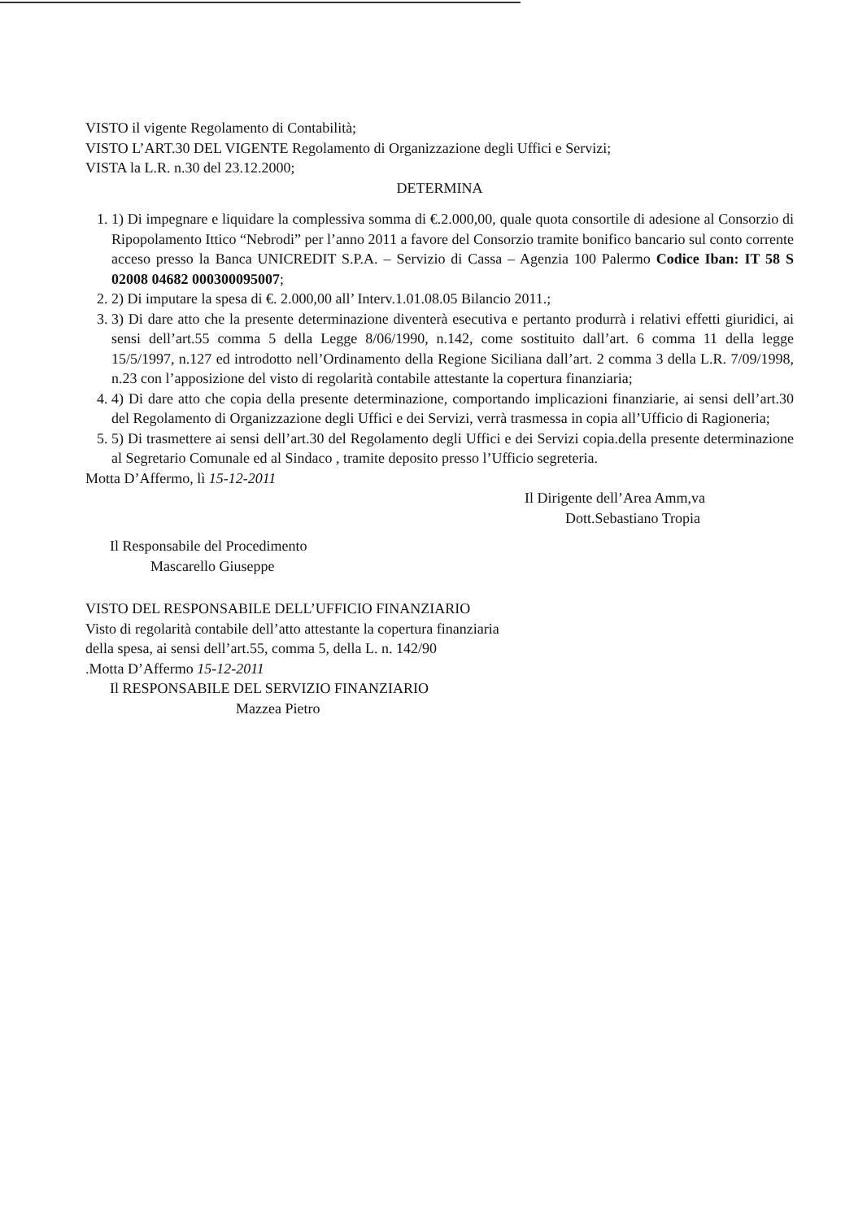VISTO il vigente Regolamento di Contabilità;
VISTO L’ART.30 DEL VIGENTE Regolamento di Organizzazione degli Uffici e Servizi;
VISTA la L.R. n.30 del 23.12.2000;
DETERMINA
1. 1) Di impegnare e liquidare la complessiva somma di €.2.000,00, quale quota consortile di adesione al Consorzio di Ripopolamento Ittico “Nebrodi” per l’anno 2011 a favore del Consorzio tramite bonifico bancario sul conto corrente acceso presso la Banca UNICREDIT S.P.A. – Servizio di Cassa – Agenzia 100 Palermo Codice Iban: IT 58 S 02008 04682 000300095007;
2. 2) Di imputare la spesa di €. 2.000,00 all’ Interv.1.01.08.05 Bilancio 2011.;
3. 3) Di dare atto che la presente determinazione diventerà esecutiva e pertanto produrrà i relativi effetti giuridici, ai sensi dell’art.55 comma 5 della Legge 8/06/1990, n.142, come sostituito dall’art. 6 comma 11 della legge 15/5/1997, n.127 ed introdotto nell’Ordinamento della Regione Siciliana dall’art. 2 comma 3 della L.R. 7/09/1998, n.23 con l’apposizione del visto di regolarità contabile attestante la copertura finanziaria;
4. 4) Di dare atto che copia della presente determinazione, comportando implicazioni finanziarie, ai sensi dell’art.30 del Regolamento di Organizzazione degli Uffici e dei Servizi, verrà trasmessa in copia all’Ufficio di Ragioneria;
5. 5) Di trasmettere ai sensi dell’art.30 del Regolamento degli Uffici e dei Servizi copia.della presente determinazione al Segretario Comunale ed al Sindaco , tramite deposito presso l’Ufficio segreteria.
Motta D’Affermo, lì 15-12-2011
Il Dirigente dell’Area Amm,va
Dott.Sebastiano Tropia
Il Responsabile del Procedimento
Mascarello Giuseppe
VISTO DEL RESPONSABILE DELL’UFFICIO FINANZIARIO
Visto di regolarità contabile dell’atto attestante la copertura finanziaria
della spesa, ai sensi dell’art.55, comma 5, della L. n. 142/90
.Motta D’Affermo 15-12-2011
Il RESPONSABILE DEL SERVIZIO FINANZIARIO
Mazzea Pietro